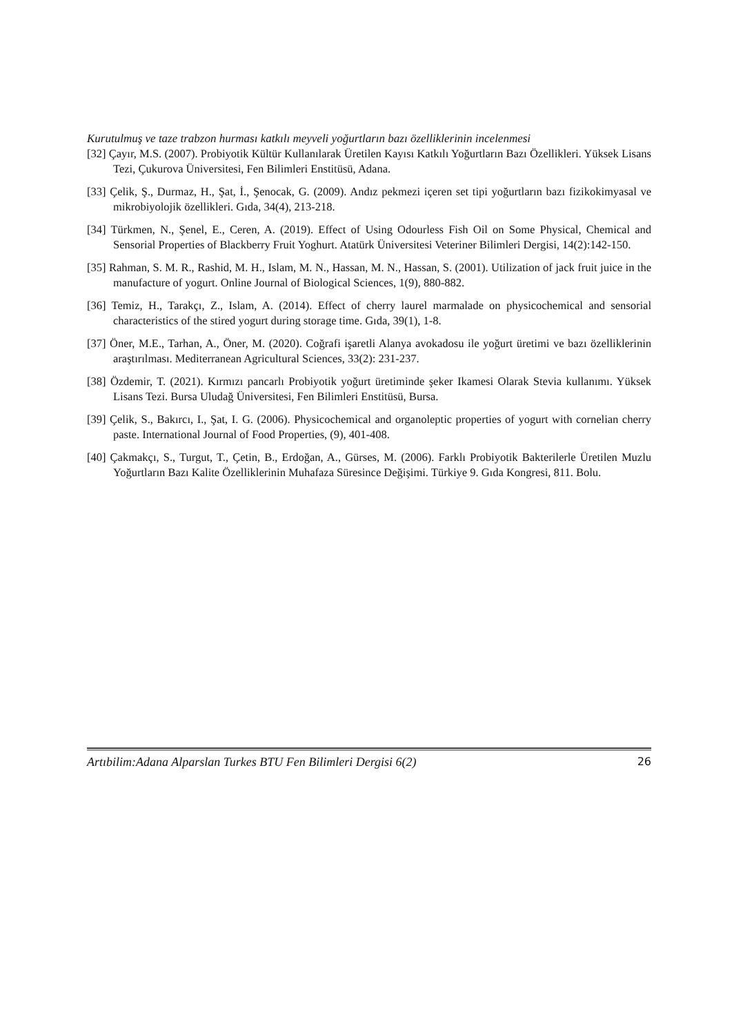Kurutulmuş ve taze trabzon hurması katkılı meyveli yoğurtların bazı özelliklerinin incelenmesi
[32] Çayır, M.S. (2007). Probiyotik Kültür Kullanılarak Üretilen Kayısı Katkılı Yoğurtların Bazı Özellikleri. Yüksek Lisans Tezi, Çukurova Üniversitesi, Fen Bilimleri Enstitüsü, Adana.
[33] Çelik, Ş., Durmaz, H., Şat, İ., Şenocak, G. (2009). Andız pekmezi içeren set tipi yoğurtların bazı fizikokimyasal ve mikrobiyolojik özellikleri. Gıda, 34(4), 213-218.
[34] Türkmen, N., Şenel, E., Ceren, A. (2019). Effect of Using Odourless Fish Oil on Some Physical, Chemical and Sensorial Properties of Blackberry Fruit Yoghurt. Atatürk Üniversitesi Veteriner Bilimleri Dergisi, 14(2):142-150.
[35] Rahman, S. M. R., Rashid, M. H., Islam, M. N., Hassan, M. N., Hassan, S. (2001). Utilization of jack fruit juice in the manufacture of yogurt. Online Journal of Biological Sciences, 1(9), 880-882.
[36] Temiz, H., Tarakçı, Z., Islam, A. (2014). Effect of cherry laurel marmalade on physicochemical and sensorial characteristics of the stired yogurt during storage time. Gıda, 39(1), 1-8.
[37] Öner, M.E., Tarhan, A., Öner, M. (2020). Coğrafi işaretli Alanya avokadosu ile yoğurt üretimi ve bazı özelliklerinin araştırılması. Mediterranean Agricultural Sciences, 33(2): 231-237.
[38] Özdemir, T. (2021). Kırmızı pancarlı Probiyotik yoğurt üretiminde şeker Ikamesi Olarak Stevia kullanımı. Yüksek Lisans Tezi. Bursa Uludağ Üniversitesi, Fen Bilimleri Enstitüsü, Bursa.
[39] Çelik, S., Bakırcı, I., Şat, I. G. (2006). Physicochemical and organoleptic properties of yogurt with cornelian cherry paste. International Journal of Food Properties, (9), 401-408.
[40] Çakmakçı, S., Turgut, T., Çetin, B., Erdoğan, A., Gürses, M. (2006). Farklı Probiyotik Bakterilerle Üretilen Muzlu Yoğurtların Bazı Kalite Özelliklerinin Muhafaza Süresince Değişimi. Türkiye 9. Gıda Kongresi, 811. Bolu.
Artıbilim:Adana Alparslan Turkes BTU Fen Bilimleri Dergisi 6(2) 26